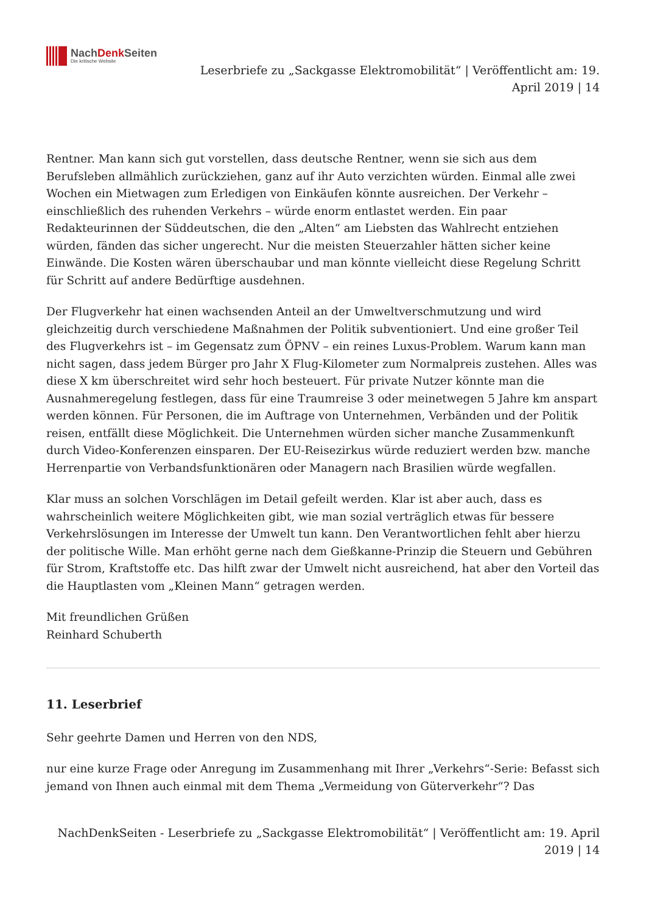NachDenk Seiten
Die kritische Website
Leserbriefe zu „Sackgasse Elektromobilität“ | Veröffentlicht am: 19.
April 2019 | 14
Rentner. Man kann sich gut vorstellen, dass deutsche Rentner, wenn sie sich aus dem Berufsleben allmählich zurückziehen, ganz auf ihr Auto verzichten würden. Einmal alle zwei Wochen ein Mietwagen zum Erledigen von Einkäufen könnte ausreichen. Der Verkehr – einschließlich des ruhenden Verkehrs – würde enorm entlastet werden. Ein paar Redakteurinnen der Süddeutschen, die den „Alten“ am Liebsten das Wahlrecht entziehen würden, fänden das sicher ungerecht. Nur die meisten Steuerzahler hätten sicher keine Einwände. Die Kosten wären überschaubar und man könnte vielleicht diese Regelung Schritt für Schritt auf andere Bedürftige ausdehnen.
Der Flugverkehr hat einen wachsenden Anteil an der Umweltverschmutzung und wird gleichzeitig durch verschiedene Maßnahmen der Politik subventioniert. Und eine großer Teil des Flugverkehrs ist – im Gegensatz zum ÖPNV – ein reines Luxus-Problem. Warum kann man nicht sagen, dass jedem Bürger pro Jahr X Flug-Kilometer zum Normalpreis zustehen. Alles was diese X km überschreitet wird sehr hoch besteuert. Für private Nutzer könnte man die Ausnahmeregelung festlegen, dass für eine Traumreise 3 oder meinetwegen 5 Jahre km anspart werden können. Für Personen, die im Auftrage von Unternehmen, Verbänden und der Politik reisen, entfällt diese Möglichkeit. Die Unternehmen würden sicher manche Zusammenkunft durch Video-Konferenzen einsparen. Der EU-Reisezirkus würde reduziert werden bzw. manche Herrenpartie von Verbandsfunktionären oder Managern nach Brasilien würde wegfallen.
Klar muss an solchen Vorschlägen im Detail gefeilt werden. Klar ist aber auch, dass es wahrscheinlich weitere Möglichkeiten gibt, wie man sozial verträglich etwas für bessere Verkehrslösungen im Interesse der Umwelt tun kann. Den Verantwortlichen fehlt aber hierzu der politische Wille. Man erhöht gerne nach dem Gießkanne-Prinzip die Steuern und Gebühren für Strom, Kraftstoffe etc. Das hilft zwar der Umwelt nicht ausreichend, hat aber den Vorteil das die Hauptlasten vom „Kleinen Mann“ getragen werden.
Mit freundlichen Grüßen
Reinhard Schuberth
11. Leserbrief
Sehr geehrte Damen und Herren von den NDS,
nur eine kurze Frage oder Anregung im Zusammenhang mit Ihrer „Verkehrs“-Serie: Befasst sich jemand von Ihnen auch einmal mit dem Thema „Vermeidung von Güterverkehr“? Das
NachDenkSeiten - Leserbriefe zu „Sackgasse Elektromobilität“ | Veröffentlicht am: 19. April
2019 | 14